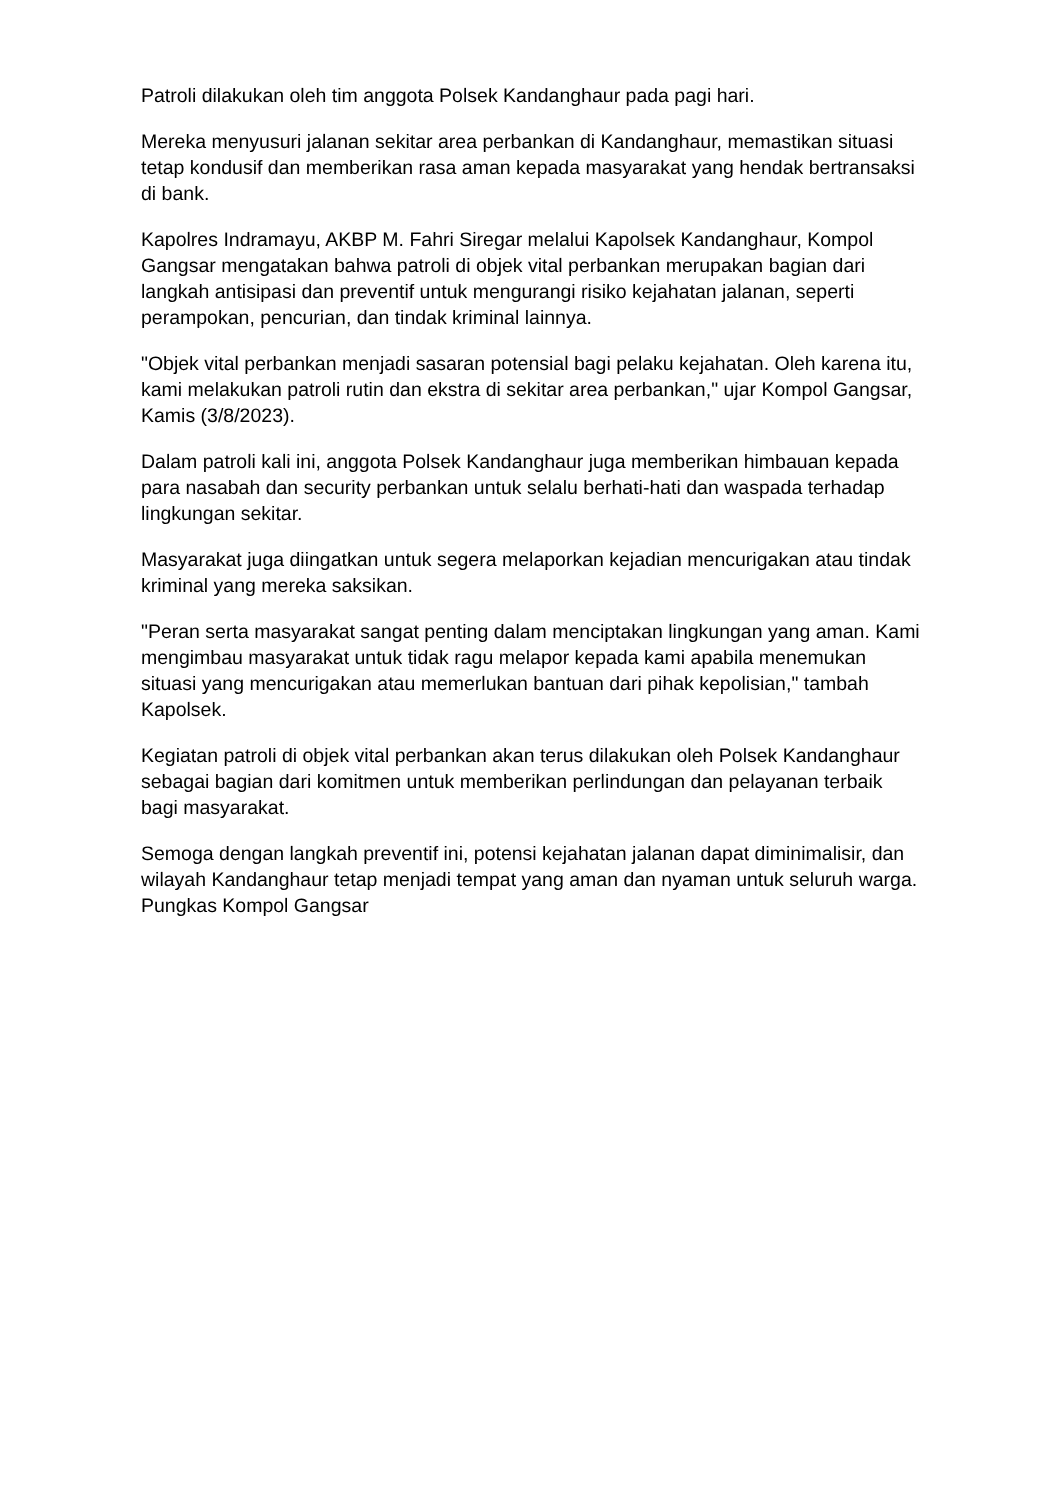Patroli dilakukan oleh tim anggota Polsek Kandanghaur pada pagi hari.
Mereka menyusuri jalanan sekitar area perbankan di Kandanghaur, memastikan situasi tetap kondusif dan memberikan rasa aman kepada masyarakat yang hendak bertransaksi di bank.
Kapolres Indramayu, AKBP M. Fahri Siregar melalui Kapolsek Kandanghaur, Kompol Gangsar mengatakan bahwa patroli di objek vital perbankan merupakan bagian dari langkah antisipasi dan preventif untuk mengurangi risiko kejahatan jalanan, seperti perampokan, pencurian, dan tindak kriminal lainnya.
"Objek vital perbankan menjadi sasaran potensial bagi pelaku kejahatan. Oleh karena itu, kami melakukan patroli rutin dan ekstra di sekitar area perbankan," ujar Kompol Gangsar, Kamis (3/8/2023).
Dalam patroli kali ini, anggota Polsek Kandanghaur juga memberikan himbauan kepada para nasabah dan security perbankan untuk selalu berhati-hati dan waspada terhadap lingkungan sekitar.
Masyarakat juga diingatkan untuk segera melaporkan kejadian mencurigakan atau tindak kriminal yang mereka saksikan.
"Peran serta masyarakat sangat penting dalam menciptakan lingkungan yang aman. Kami mengimbau masyarakat untuk tidak ragu melapor kepada kami apabila menemukan situasi yang mencurigakan atau memerlukan bantuan dari pihak kepolisian," tambah Kapolsek.
Kegiatan patroli di objek vital perbankan akan terus dilakukan oleh Polsek Kandanghaur sebagai bagian dari komitmen untuk memberikan perlindungan dan pelayanan terbaik bagi masyarakat.
Semoga dengan langkah preventif ini, potensi kejahatan jalanan dapat diminimalisir, dan wilayah Kandanghaur tetap menjadi tempat yang aman dan nyaman untuk seluruh warga. Pungkas Kompol Gangsar